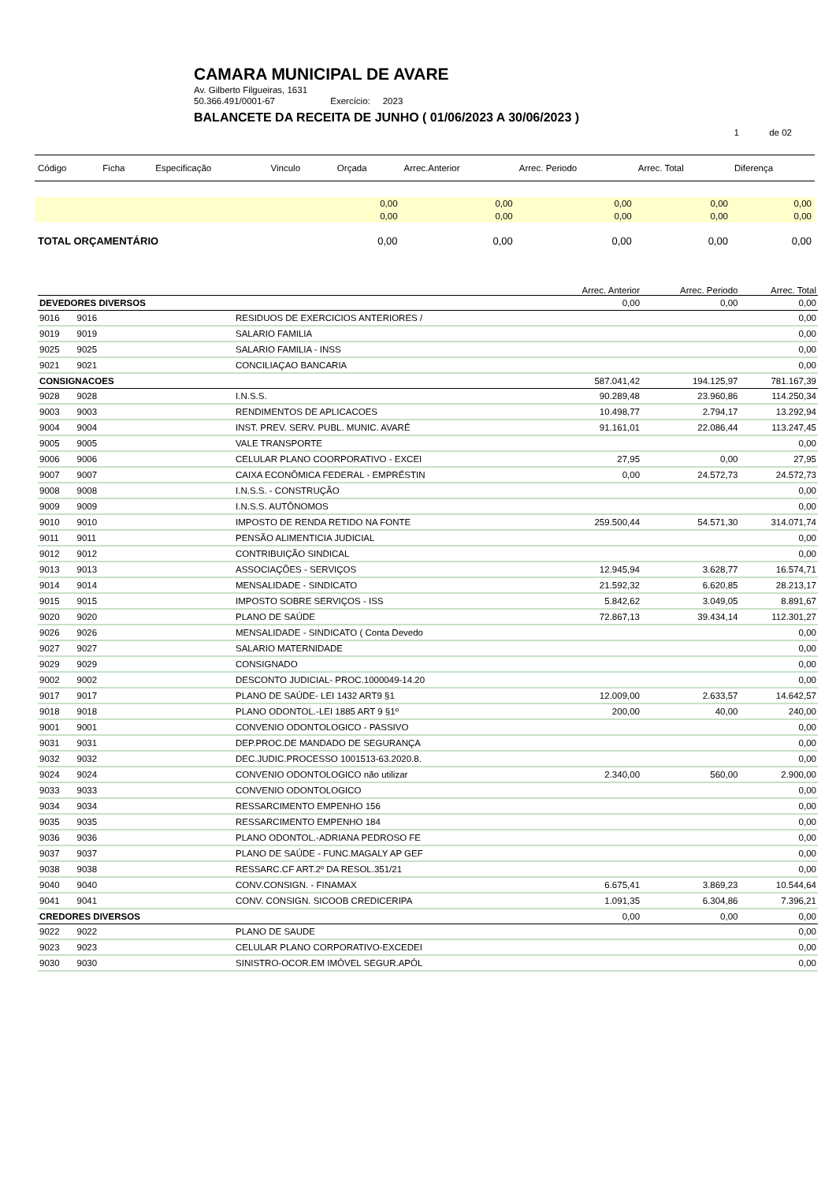CAMARA MUNICIPAL DE AVARE
Av. Gilberto Filgueiras, 1631
50.366.491/0001-67 Exercício: 2023
BALANCETE DA RECEITA DE JUNHO ( 01/06/2023 A 30/06/2023 )
1 de 02
| Código | Ficha | Especificação | Vinculo | Orçada | Arrec.Anterior | Arrec. Periodo | Arrec. Total | Diferença |
| --- | --- | --- | --- | --- | --- | --- | --- | --- |
| | | | | 0,00 | 0,00 | 0,00 | 0,00 | 0,00 |
| | | | | 0,00 | 0,00 | 0,00 | 0,00 | 0,00 |
| TOTAL ORÇAMENTÁRIO | | | | 0,00 | 0,00 | 0,00 | 0,00 | 0,00 |
| | | | | Arrec. Anterior | Arrec. Periodo | Arrec. Total |
| DEVEDORES DIVERSOS | | | | 0,00 | 0,00 | 0,00 |
| 9016 | 9016 | | RESIDUOS DE EXERCICIOS ANTERIORES / | | | 0,00 |
| 9019 | 9019 | | SALARIO FAMILIA | | | 0,00 |
| 9025 | 9025 | | SALARIO FAMILIA - INSS | | | 0,00 |
| 9021 | 9021 | | CONCILIAÇAO BANCARIA | | | 0,00 |
| CONSIGNACOES | | | | 587.041,42 | 194.125,97 | 781.167,39 |
| 9028 | 9028 | | I.N.S.S. | 90.289,48 | 23.960,86 | 114.250,34 |
| 9003 | 9003 | | RENDIMENTOS DE APLICACOES | 10.498,77 | 2.794,17 | 13.292,94 |
| 9004 | 9004 | | INST. PREV. SERV. PUBL. MUNIC. AVARÉ | 91.161,01 | 22.086,44 | 113.247,45 |
| 9005 | 9005 | | VALE TRANSPORTE | | | 0,00 |
| 9006 | 9006 | | CELULAR PLANO COORPORATIVO - EXCEI | 27,95 | 0,00 | 27,95 |
| 9007 | 9007 | | CAIXA ECONÔMICA FEDERAL - EMPRÉSTIN | 0,00 | 24.572,73 | 24.572,73 |
| 9008 | 9008 | | I.N.S.S. - CONSTRUÇÃO | | | 0,00 |
| 9009 | 9009 | | I.N.S.S. AUTÔNOMOS | | | 0,00 |
| 9010 | 9010 | | IMPOSTO DE RENDA RETIDO NA FONTE | 259.500,44 | 54.571,30 | 314.071,74 |
| 9011 | 9011 | | PENSÃO ALIMENTICIA JUDICIAL | | | 0,00 |
| 9012 | 9012 | | CONTRIBUIÇÃO SINDICAL | | | 0,00 |
| 9013 | 9013 | | ASSOCIAÇÕES - SERVIÇOS | 12.945,94 | 3.628,77 | 16.574,71 |
| 9014 | 9014 | | MENSALIDADE - SINDICATO | 21.592,32 | 6.620,85 | 28.213,17 |
| 9015 | 9015 | | IMPOSTO SOBRE SERVIÇOS - ISS | 5.842,62 | 3.049,05 | 8.891,67 |
| 9020 | 9020 | | PLANO DE SAÚDE | 72.867,13 | 39.434,14 | 112.301,27 |
| 9026 | 9026 | | MENSALIDADE - SINDICATO ( Conta Devedo | | | 0,00 |
| 9027 | 9027 | | SALARIO MATERNIDADE | | | 0,00 |
| 9029 | 9029 | | CONSIGNADO | | | 0,00 |
| 9002 | 9002 | | DESCONTO JUDICIAL- PROC.1000049-14.20 | | | 0,00 |
| 9017 | 9017 | | PLANO DE SAÚDE- LEI 1432 ART9 §1 | 12.009,00 | 2.633,57 | 14.642,57 |
| 9018 | 9018 | | PLANO ODONTOL.-LEI 1885 ART 9 §1º | 200,00 | 40,00 | 240,00 |
| 9001 | 9001 | | CONVENIO ODONTOLOGICO - PASSIVO | | | 0,00 |
| 9031 | 9031 | | DEP.PROC.DE MANDADO DE SEGURANÇA | | | 0,00 |
| 9032 | 9032 | | DEC.JUDIC.PROCESSO 1001513-63.2020.8. | | | 0,00 |
| 9024 | 9024 | | CONVENIO ODONTOLOGICO não utilizar | 2.340,00 | 560,00 | 2.900,00 |
| 9033 | 9033 | | CONVENIO ODONTOLOGICO | | | 0,00 |
| 9034 | 9034 | | RESSARCIMENTO EMPENHO 156 | | | 0,00 |
| 9035 | 9035 | | RESSARCIMENTO EMPENHO 184 | | | 0,00 |
| 9036 | 9036 | | PLANO ODONTOL.-ADRIANA PEDROSO FE | | | 0,00 |
| 9037 | 9037 | | PLANO DE SAÚDE - FUNC.MAGALY AP GEF | | | 0,00 |
| 9038 | 9038 | | RESSARC.CF ART.2º DA RESOL.351/21 | | | 0,00 |
| 9040 | 9040 | | CONV.CONSIGN. - FINAMAX | 6.675,41 | 3.869,23 | 10.544,64 |
| 9041 | 9041 | | CONV. CONSIGN. SICOOB CREDICERIPA | 1.091,35 | 6.304,86 | 7.396,21 |
| CREDORES DIVERSOS | | | | 0,00 | 0,00 | 0,00 |
| 9022 | 9022 | | PLANO DE SAUDE | | | 0,00 |
| 9023 | 9023 | | CELULAR PLANO CORPORATIVO-EXCEDEI | | | 0,00 |
| 9030 | 9030 | | SINISTRO-OCOR.EM IMÓVEL SEGUR.APÓL | | | 0,00 |